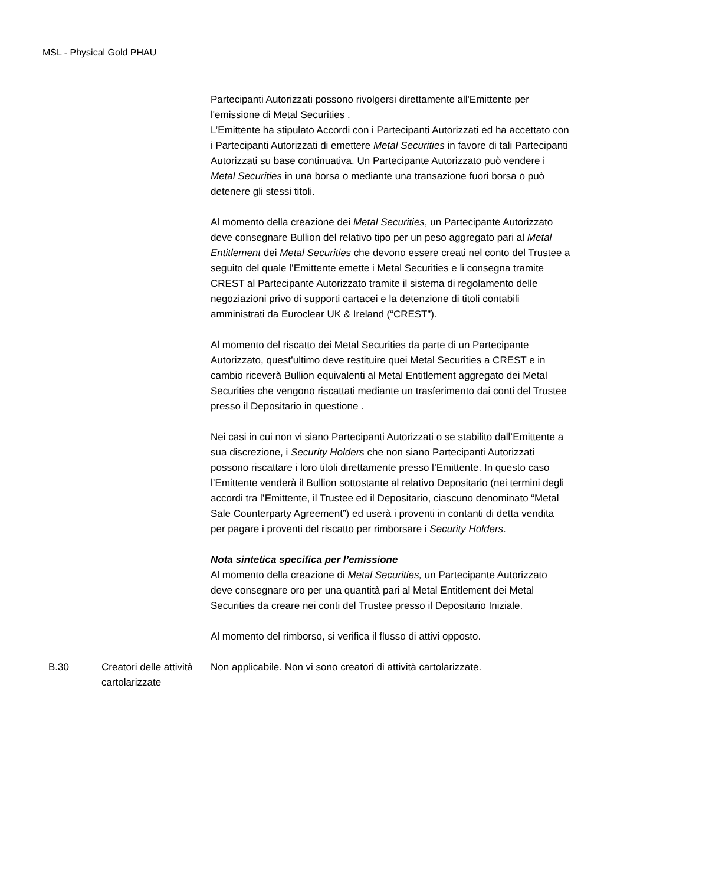MSL - Physical Gold PHAU
| | | Partecipanti Autorizzati possono rivolgersi direttamente all'Emittente per l'emissione di Metal Securities . L’Emittente ha stipulato Accordi con i Partecipanti Autorizzati ed ha accettato con i Partecipanti Autorizzati di emettere Metal Securities in favore di tali Partecipanti Autorizzati su base continuativa. Un Partecipante Autorizzato può vendere i Metal Securities in una borsa o mediante una transazione fuori borsa o può detenere gli stessi titoli. Al momento della creazione dei Metal Securities , un Partecipante Autorizzato deve consegnare Bullion del relativo tipo per un peso aggregato pari al Metal Entitlement dei Metal Securities che devono essere creati nel conto del Trustee a seguito del quale l’Emittente emette i Metal Securities e li consegna tramite CREST al Partecipante Autorizzato tramite il sistema di regolamento delle negoziazioni privo di supporti cartacei e la detenzione di titoli contabili amministrati da Euroclear UK & Ireland (“CREST”). Al momento del riscatto dei Metal Securities da parte di un Partecipante Autorizzato, quest’ultimo deve restituire quei Metal Securities a CREST e in cambio riceverà Bullion equivalenti al Metal Entitlement aggregato dei Metal Securities che vengono riscattati mediante un trasferimento dai conti del Trustee presso il Depositario in questione . Nei casi in cui non vi siano Partecipanti Autorizzati o se stabilito dall’Emittente a sua discrezione, i Security Holders che non siano Partecipanti Autorizzati possono riscattare i loro titoli direttamente presso l’Emittente. In questo caso l’Emittente venderà il Bullion sottostante al relativo Depositario (nei termini degli accordi tra l’Emittente, il Trustee ed il Depositario, ciascuno denominato “Metal Sale Counterparty Agreement”) ed userà i proventi in contanti di detta vendita per pagare i proventi del riscatto per rimborsare i Security Holders . Nota sintetica specifica per l’emissione Al momento della creazione di Metal Securities, un Partecipante Autorizzato deve consegnare oro per una quantità pari al Metal Entitlement dei Metal Securities da creare nei conti del Trustee presso il Depositario Iniziale. Al momento del rimborso, si verifica il flusso di attivi opposto. |
| B.30 | Creatori delle attività cartolarizzate | Non applicabile. Non vi sono creatori di attività cartolarizzate. |